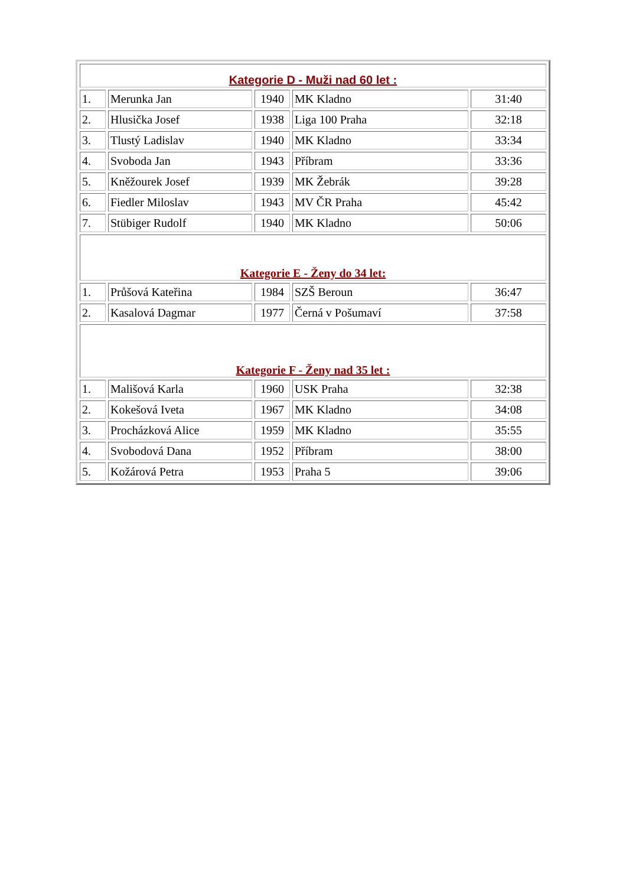| Kategorie D - Muži nad 60 let : | | | | |
| 1. | Merunka Jan | 1940 | MK Kladno | 31:40 |
| 2. | Hlusička Josef | 1938 | Liga 100 Praha | 32:18 |
| 3. | Tlustý Ladislav | 1940 | MK Kladno | 33:34 |
| 4. | Svoboda Jan | 1943 | Příbram | 33:36 |
| 5. | Kněžourek Josef | 1939 | MK Žebrák | 39:28 |
| 6. | Fiedler Miloslav | 1943 | MV ČR Praha | 45:42 |
| 7. | Stübiger Rudolf | 1940 | MK Kladno | 50:06 |
| Kategorie E - Ženy do 34 let: | | | | |
| 1. | Průšová Kateřina | 1984 | SZŠ Beroun | 36:47 |
| 2. | Kasalová Dagmar | 1977 | Černá v Pošumaví | 37:58 |
| Kategorie F - Ženy nad 35 let : | | | | |
| 1. | Mališová Karla | 1960 | USK Praha | 32:38 |
| 2. | Kokešová Iveta | 1967 | MK Kladno | 34:08 |
| 3. | Procházková Alice | 1959 | MK Kladno | 35:55 |
| 4. | Svobodová Dana | 1952 | Příbram | 38:00 |
| 5. | Kožárová Petra | 1953 | Praha 5 | 39:06 |